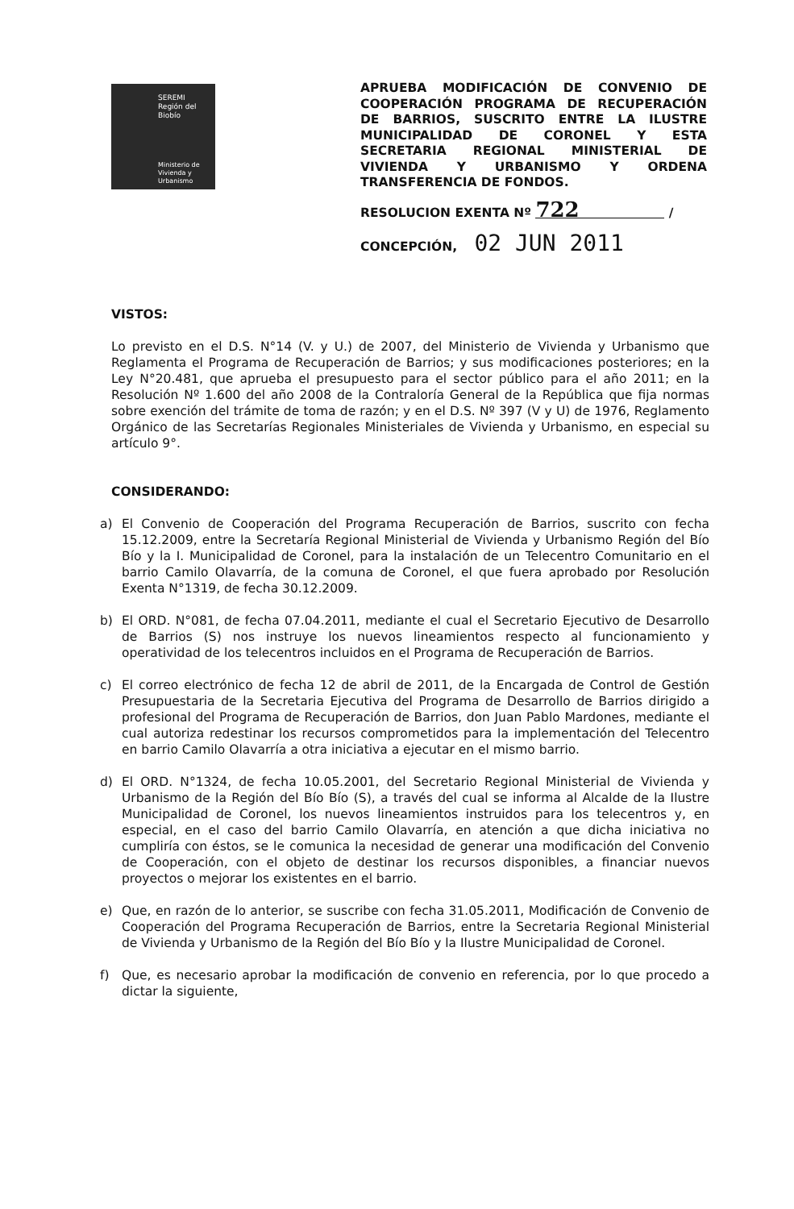SEREMI
Región del Biobío
Ministerio de
Vivienda y
Urbanismo
APRUEBA MODIFICACIÓN DE CONVENIO DE COOPERACIÓN PROGRAMA DE RECUPERACIÓN DE BARRIOS, SUSCRITO ENTRE LA ILUSTRE MUNICIPALIDAD DE CORONEL Y ESTA SECRETARIA REGIONAL MINISTERIAL DE VIVIENDA Y URBANISMO Y ORDENA TRANSFERENCIA DE FONDOS.
RESOLUCION EXENTA Nº 722 /
CONCEPCIÓN, 02 JUN 2011
VISTOS:
Lo previsto en el D.S. N°14 (V. y U.) de 2007, del Ministerio de Vivienda y Urbanismo que Reglamenta el Programa de Recuperación de Barrios; y sus modificaciones posteriores; en la Ley N°20.481, que aprueba el presupuesto para el sector público para el año 2011; en la Resolución Nº 1.600 del año 2008 de la Contraloría General de la República que fija normas sobre exención del trámite de toma de razón; y en el D.S. Nº 397 (V y U) de 1976, Reglamento Orgánico de las Secretarías Regionales Ministeriales de Vivienda y Urbanismo, en especial su artículo 9°.
CONSIDERANDO:
a) El Convenio de Cooperación del Programa Recuperación de Barrios, suscrito con fecha 15.12.2009, entre la Secretaría Regional Ministerial de Vivienda y Urbanismo Región del Bío Bío y la I. Municipalidad de Coronel, para la instalación de un Telecentro Comunitario en el barrio Camilo Olavarría, de la comuna de Coronel, el que fuera aprobado por Resolución Exenta N°1319, de fecha 30.12.2009.
b) El ORD. N°081, de fecha 07.04.2011, mediante el cual el Secretario Ejecutivo de Desarrollo de Barrios (S) nos instruye los nuevos lineamientos respecto al funcionamiento y operatividad de los telecentros incluidos en el Programa de Recuperación de Barrios.
c) El correo electrónico de fecha 12 de abril de 2011, de la Encargada de Control de Gestión Presupuestaria de la Secretaria Ejecutiva del Programa de Desarrollo de Barrios dirigido a profesional del Programa de Recuperación de Barrios, don Juan Pablo Mardones, mediante el cual autoriza redestinar los recursos comprometidos para la implementación del Telecentro en barrio Camilo Olavarría a otra iniciativa a ejecutar en el mismo barrio.
d) El ORD. N°1324, de fecha 10.05.2001, del Secretario Regional Ministerial de Vivienda y Urbanismo de la Región del Bío Bío (S), a través del cual se informa al Alcalde de la Ilustre Municipalidad de Coronel, los nuevos lineamientos instruidos para los telecentros y, en especial, en el caso del barrio Camilo Olavarría, en atención a que dicha iniciativa no cumpliría con éstos, se le comunica la necesidad de generar una modificación del Convenio de Cooperación, con el objeto de destinar los recursos disponibles, a financiar nuevos proyectos o mejorar los existentes en el barrio.
e) Que, en razón de lo anterior, se suscribe con fecha 31.05.2011, Modificación de Convenio de Cooperación del Programa Recuperación de Barrios, entre la Secretaria Regional Ministerial de Vivienda y Urbanismo de la Región del Bío Bío y la Ilustre Municipalidad de Coronel.
f) Que, es necesario aprobar la modificación de convenio en referencia, por lo que procedo a dictar la siguiente,